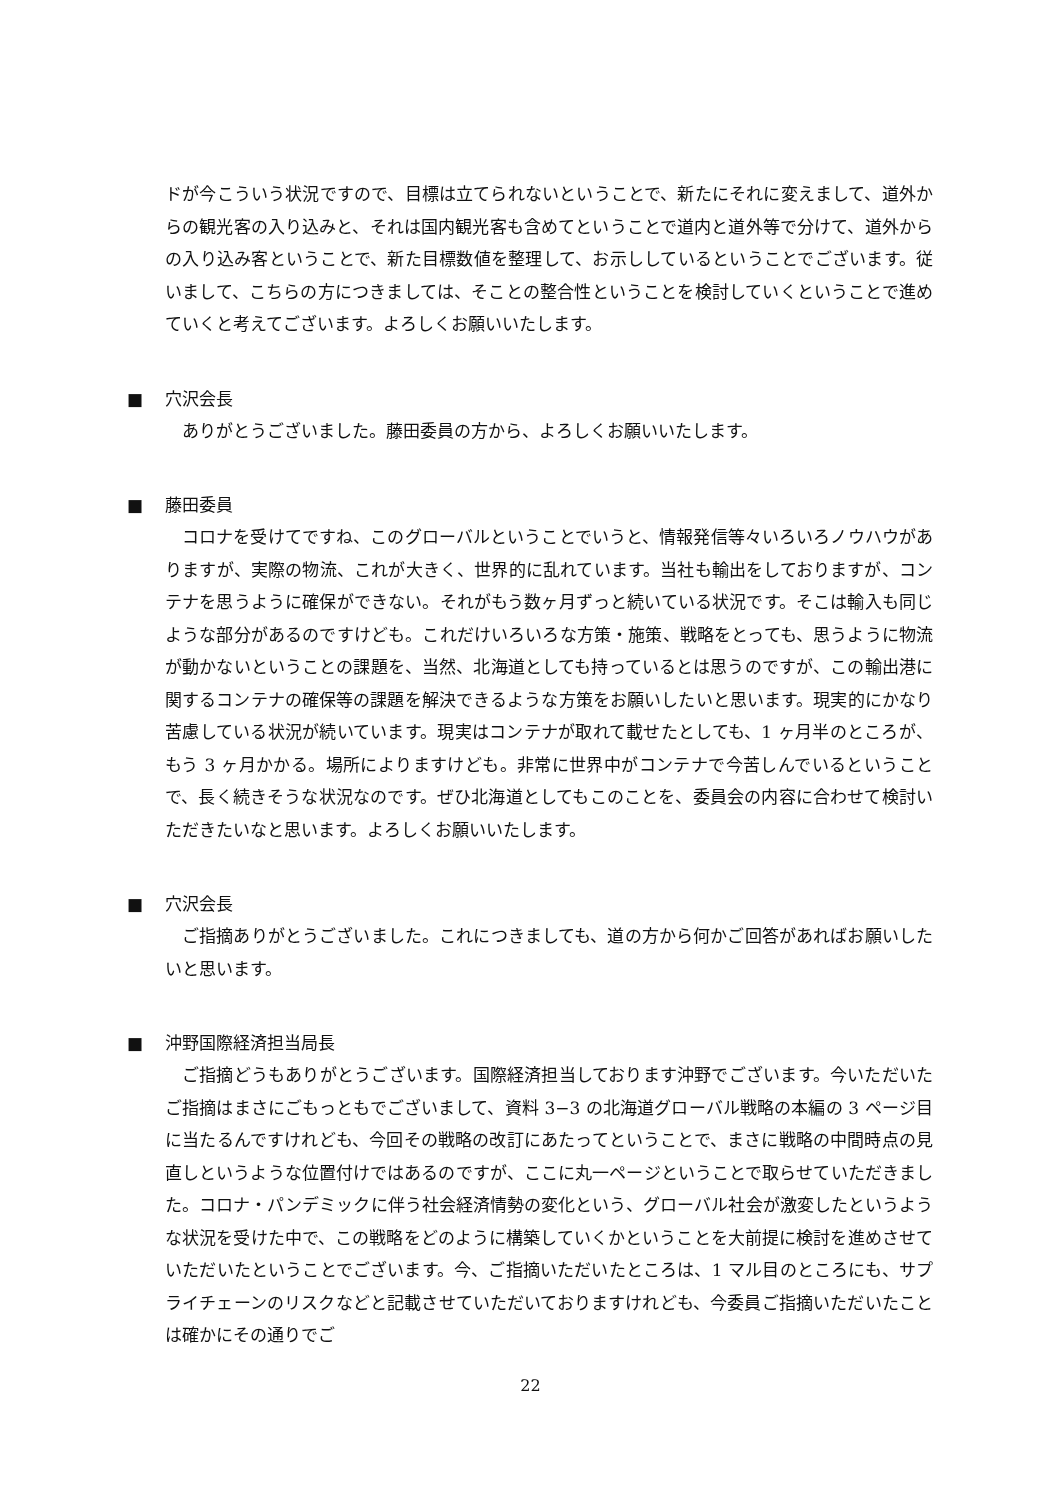ドが今こういう状況ですので、目標は立てられないということで、新たにそれに変えまして、道外からの観光客の入り込みと、それは国内観光客も含めてということで道内と道外等で分けて、道外からの入り込み客ということで、新た目標数値を整理して、お示ししているということでございます。従いまして、こちらの方につきましては、そことの整合性ということを検討していくということで進めていくと考えてございます。よろしくお願いいたします。
■ 穴沢会長
ありがとうございました。藤田委員の方から、よろしくお願いいたします。
■ 藤田委員
コロナを受けてですね、このグローバルということでいうと、情報発信等々いろいろノウハウがありますが、実際の物流、これが大きく、世界的に乱れています。当社も輸出をしておりますが、コンテナを思うように確保ができない。それがもう数ヶ月ずっと続いている状況です。そこは輸入も同じような部分があるのですけども。これだけいろいろな方策・施策、戦略をとっても、思うように物流が動かないということの課題を、当然、北海道としても持っているとは思うのですが、この輸出港に関するコンテナの確保等の課題を解決できるような方策をお願いしたいと思います。現実的にかなり苦慮している状況が続いています。現実はコンテナが取れて載せたとしても、1 ヶ月半のところが、もう 3 ヶ月かかる。場所によりますけども。非常に世界中がコンテナで今苦しんでいるということで、長く続きそうな状況なのです。ぜひ北海道としてもこのことを、委員会の内容に合わせて検討いただきたいなと思います。よろしくお願いいたします。
■ 穴沢会長
ご指摘ありがとうございました。これにつきましても、道の方から何かご回答があればお願いしたいと思います。
■ 沖野国際経済担当局長
ご指摘どうもありがとうございます。国際経済担当しております沖野でございます。今いただいたご指摘はまさにごもっともでございまして、資料 3−3 の北海道グローバル戦略の本編の 3 ページ目に当たるんですけれども、今回その戦略の改訂にあたってということで、まさに戦略の中間時点の見直しというような位置付けではあるのですが、ここに丸一ページということで取らせていただきました。コロナ・パンデミックに伴う社会経済情勢の変化という、グローバル社会が激変したというような状況を受けた中で、この戦略をどのように構築していくかということを大前提に検討を進めさせていただいたということでございます。今、ご指摘いただいたところは、1 マル目のところにも、サプライチェーンのリスクなどと記載させていただいておりますけれども、今委員ご指摘いただいたことは確かにその通りでご
22